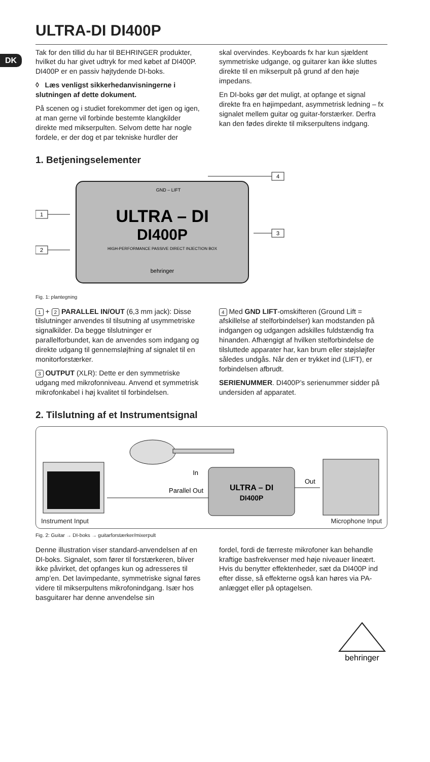DK
ULTRA-DI DI400P
Tak for den tillid du har til BEHRINGER produkter, hvilket du har givet udtryk for med købet af DI400P. DI400P er en passiv højtydende DI-boks.
◊ Læs venligst sikkerhedanvisningerne i slutningen af dette dokument.
På scenen og i studiet forekommer det igen og igen, at man gerne vil forbinde bestemte klangkilder direkte med mikserpulten. Selvom dette har nogle fordele, er der dog et par tekniske hurdler der
skal overvindes. Keyboards fx har kun sjældent symmetriske udgange, og guitarer kan ikke sluttes direkte til en mikserpult på grund af den høje impedans.
En DI-boks gør det muligt, at opfange et signal direkte fra en højimpedant, asymmetrisk ledning – fx signalet mellem guitar og guitar-forstærker. Derfra kan den fødes direkte til mikserpultens indgang.
1. Betjeningselementer
GND – LIFT
ULTRA – DI
DI400P
HIGH-PERFORMANCE PASSIVE DIRECT INJECTION BOX
behringer
1
2
3
4
Fig. 1: plantegning
1 + 2 PARALLEL IN/OUT (6,3 mm jack): Disse tilslutninger anvendes til tilsutning af usymmetriske signalkilder. Da begge tilslutninger er parallelforbundet, kan de anvendes som indgang og direkte udgang til gennemsløjfning af signalet til en monitorforstærker.
3 OUTPUT (XLR): Dette er den symmetriske udgang med mikrofonniveau. Anvend et symmetrisk mikrofonkabel i høj kvalitet til forbindelsen.
4 Med GND LIFT-omskifteren (Ground Lift = afskillelse af stelforbindelser) kan modstanden på indgangen og udgangen adskilles fuldstændig fra hinanden. Afhængigt af hvilken stelforbindelse de tilsluttede apparater har, kan brum eller støjsløjfer således undgås. Når den er trykket ind (LIFT), er forbindelsen afbrudt.
SERIENUMMER. DI400P’s serienummer sidder på undersiden af apparatet.
2. Tilslutning af et Instrumentsignal
In
ULTRA – DI
DI400P
Parallel Out
Out
Instrument Input Microphone Input
Fig. 2: Guitar → DI-boks → guitarforstærker/mixerpult
Denne illustration viser standard-anvendelsen af en DI-boks. Signalet, som fører til forstærkeren, bliver ikke påvirket, det opfanges kun og adresseres til amp’en. Det lavimpedante, symmetriske signal føres videre til mikserpultens mikrofonindgang. Især hos basguitarer har denne anvendelse sin
fordel, fordi de færreste mikrofoner kan behandle kraftige basfrekvenser med høje niveauer lineært. Hvis du benytter effektenheder, sæt da DI400P ind efter disse, så effekterne også kan høres via PA-anlægget eller på optagelsen.
behringer